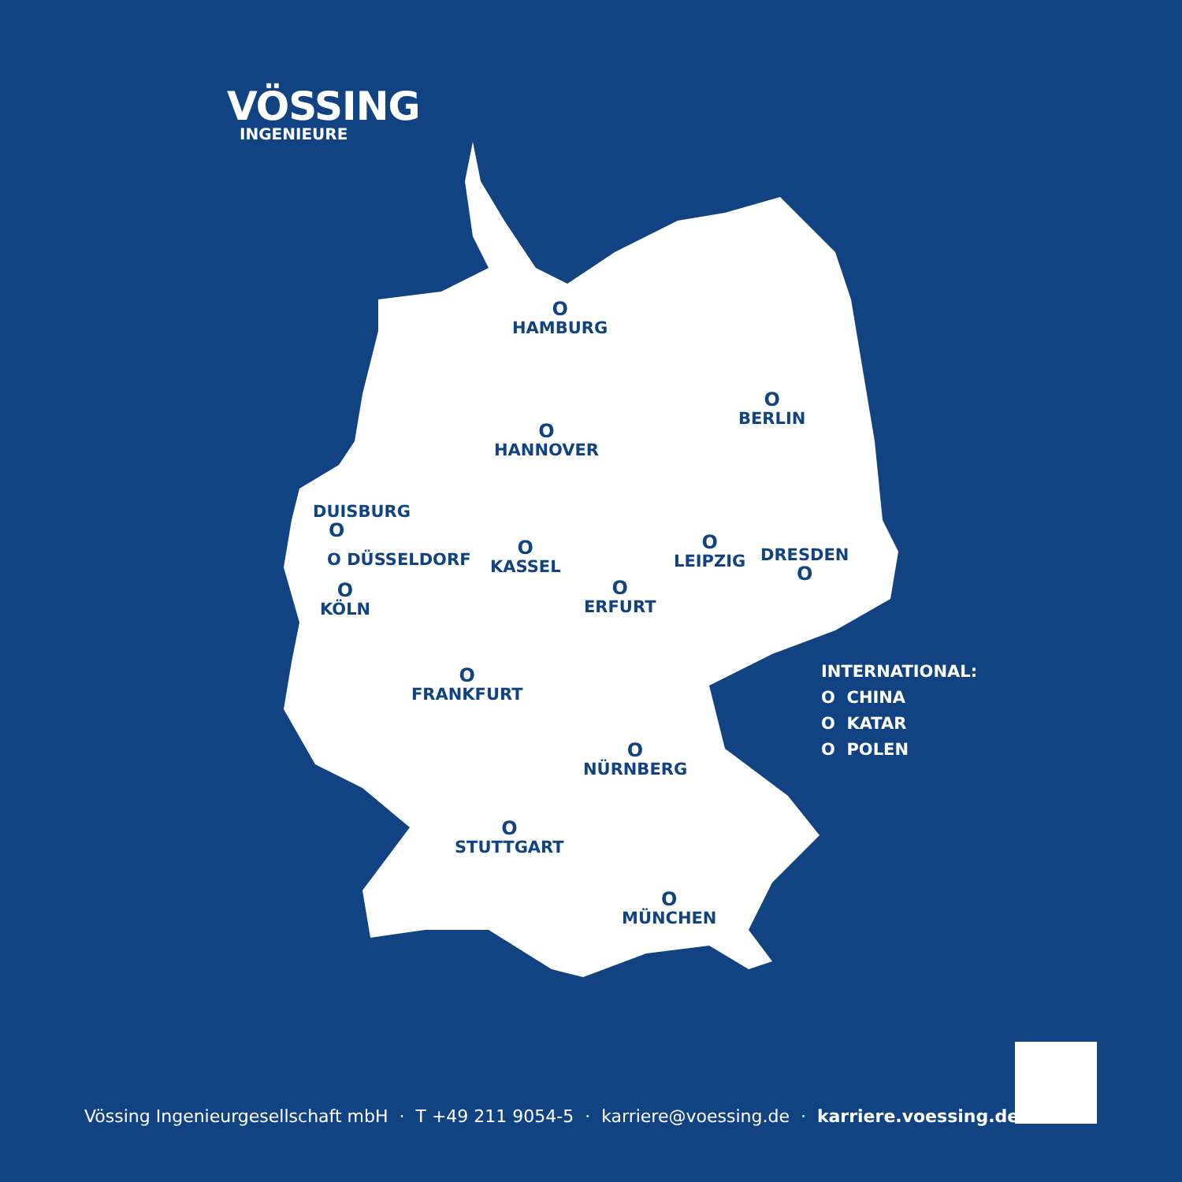VÖSSING
INGENIEURE
O
HAMBURG
O
BERLIN
O
HANNOVER
DUISBURG
O
O DÜSSELDORF
O
KASSEL
O
LEIPZIG
DRESDEN
O
O
KÖLN
O
ERFURT
O
FRANKFURT
O
NÜRNBERG
O
STUTTGART
O
MÜNCHEN
INTERNATIONAL:
O CHINA
O KATAR
O POLEN
Vössing Ingenieurgesellschaft mbH · T +49 211 9054-5 · karriere@voessing.de · karriere.voessing.de